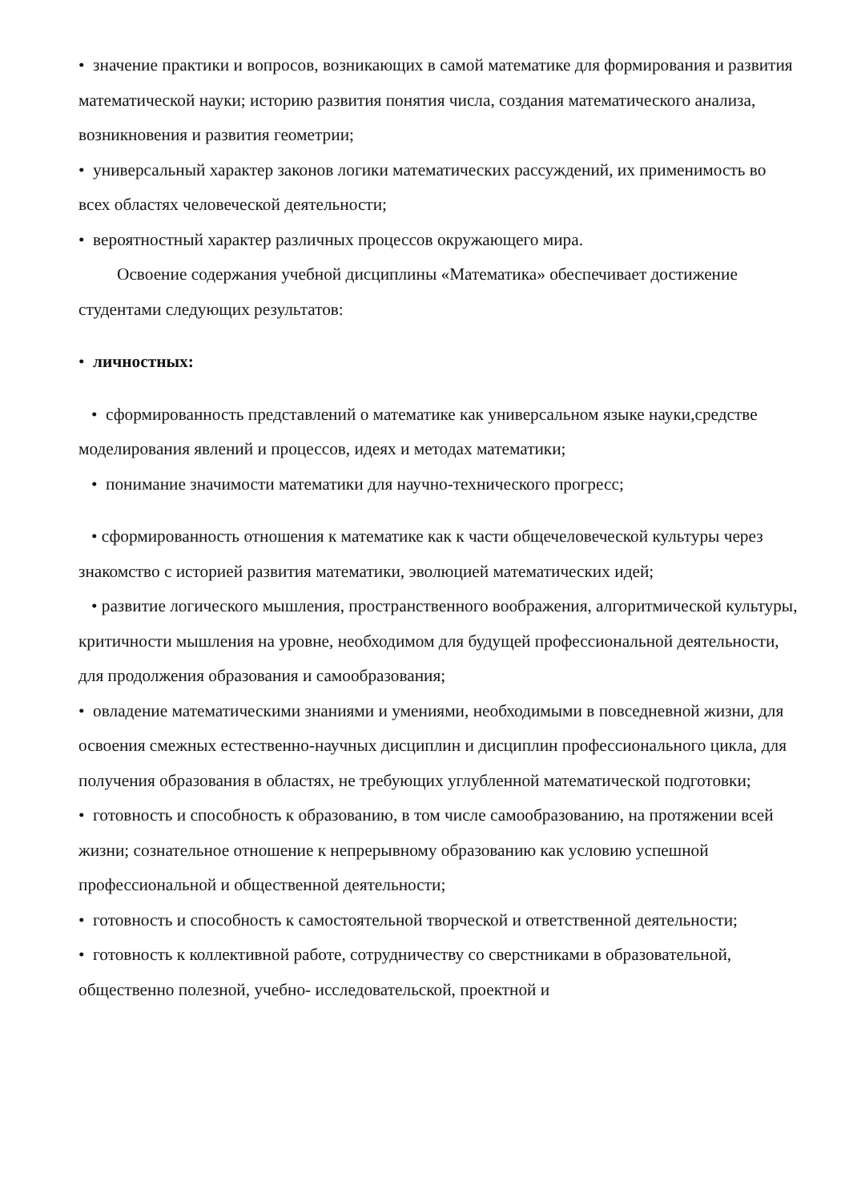• значение практики и вопросов, возникающих в самой математике для формирования и развития математической науки; историю развития понятия числа, создания математического анализа, возникновения и развития геометрии;
• универсальный характер законов логики математических рассуждений, их применимость во всех областях человеческой деятельности;
• вероятностный характер различных процессов окружающего мира.
Освоение содержания учебной дисциплины «Математика» обеспечивает достижение студентами следующих результатов:
• личностных:
• сформированность представлений о математике как универсальном языке науки,средстве моделирования явлений и процессов, идеях и методах математики;
• понимание значимости математики для научно-технического прогресс;
• сформированность отношения к математике как к части общечеловеческой культуры через знакомство с историей развития математики, эволюцией математических идей;
• развитие логического мышления, пространственного воображения, алгоритмической культуры, критичности мышления на уровне, необходимом для будущей профессиональной деятельности, для продолжения образования и самообразования;
• овладение математическими знаниями и умениями, необходимыми в повседневной жизни, для освоения смежных естественно-научных дисциплин и дисциплин профессионального цикла, для получения образования в областях, не требующих углубленной математической подготовки;
• готовность и способность к образованию, в том числе самообразованию, на протяжении всей жизни; сознательное отношение к непрерывному образованию как условию успешной профессиональной и общественной деятельности;
• готовность и способность к самостоятельной творческой и ответственной деятельности;
• готовность к коллективной работе, сотрудничеству со сверстниками в образовательной, общественно полезной, учебно- исследовательской, проектной и